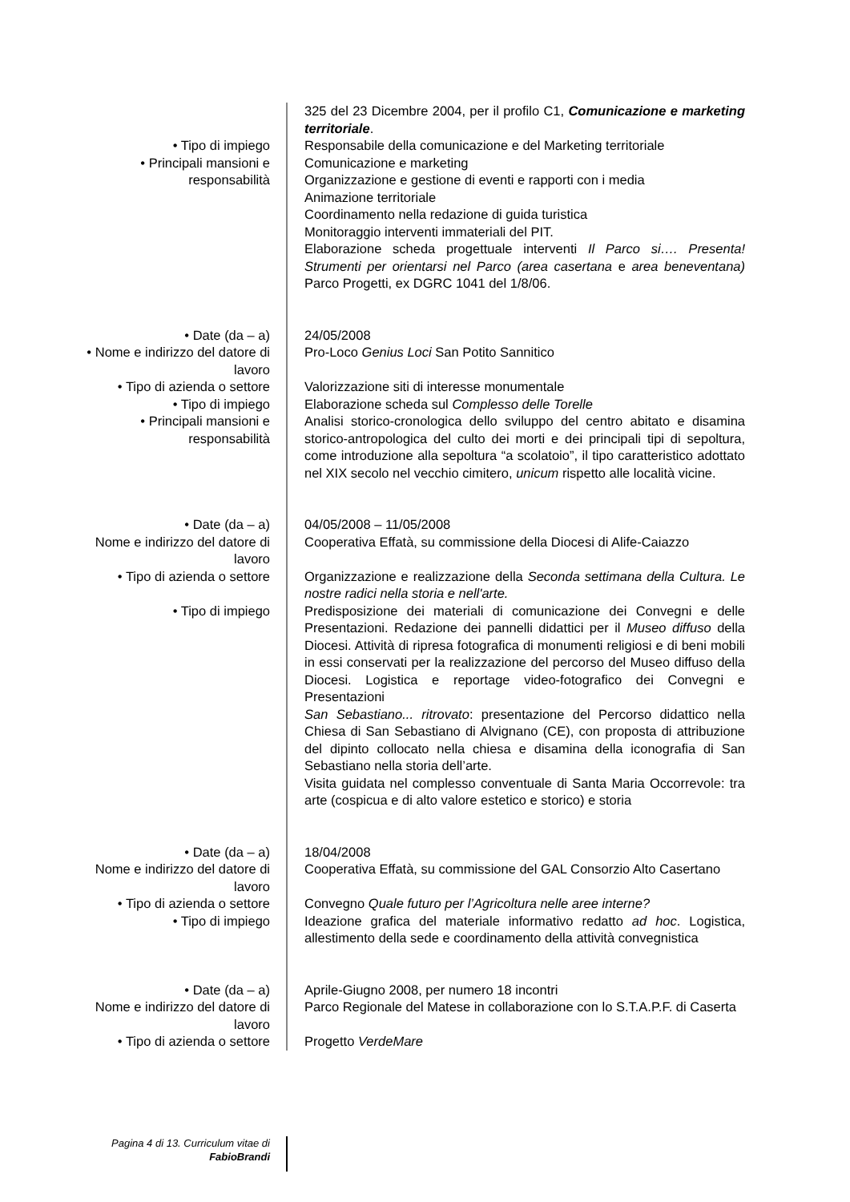| | 325 del 23 Dicembre 2004, per il profilo C1, Comunicazione e marketing territoriale . |
| • Tipo di impiego | Responsabile della comunicazione e del Marketing territoriale |
| • Principali mansioni e responsabilità | Comunicazione e marketing Organizzazione e gestione di eventi e rapporti con i media Animazione territoriale Coordinamento nella redazione di guida turistica Monitoraggio interventi immateriali del PIT. Elaborazione scheda progettuale interventi Il Parco si…. Presenta! Strumenti per orientarsi nel Parco (area casertana e area beneventana) Parco Progetti, ex DGRC 1041 del 1/8/06. |
| • Date (da – a) | 24/05/2008 |
| • Nome e indirizzo del datore di lavoro | Pro-Loco Genius Loci San Potito Sannitico |
| • Tipo di azienda o settore | Valorizzazione siti di interesse monumentale |
| • Tipo di impiego | Elaborazione scheda sul Complesso delle Torelle |
| • Principali mansioni e responsabilità | Analisi storico-cronologica dello sviluppo del centro abitato e disamina storico-antropologica del culto dei morti e dei principali tipi di sepoltura, come introduzione alla sepoltura “a scolatoio”, il tipo caratteristico adottato nel XIX secolo nel vecchio cimitero, unicum rispetto alle località vicine. |
| • Date (da – a) | 04/05/2008 – 11/05/2008 |
| Nome e indirizzo del datore di lavoro | Cooperativa Effatà, su commissione della Diocesi di Alife-Caiazzo |
| • Tipo di azienda o settore | Organizzazione e realizzazione della Seconda settimana della Cultura. Le nostre radici nella storia e nell'arte. |
| • Tipo di impiego | Predisposizione dei materiali di comunicazione dei Convegni e delle Presentazioni. Redazione dei pannelli didattici per il Museo diffuso della Diocesi. Attività di ripresa fotografica di monumenti religiosi e di beni mobili in essi conservati per la realizzazione del percorso del Museo diffuso della Diocesi. Logistica e reportage video-fotografico dei Convegni e Presentazioni San Sebastiano... ritrovato : presentazione del Percorso didattico nella Chiesa di San Sebastiano di Alvignano (CE), con proposta di attribuzione del dipinto collocato nella chiesa e disamina della iconografia di San Sebastiano nella storia dell’arte. Visita guidata nel complesso conventuale di Santa Maria Occorrevole: tra arte (cospicua e di alto valore estetico e storico) e storia |
| • Date (da – a) | 18/04/2008 |
| Nome e indirizzo del datore di lavoro | Cooperativa Effatà, su commissione del GAL Consorzio Alto Casertano |
| • Tipo di azienda o settore | Convegno Quale futuro per l’Agricoltura nelle aree interne? |
| • Tipo di impiego | Ideazione grafica del materiale informativo redatto ad hoc . Logistica, allestimento della sede e coordinamento della attività convegnistica |
| • Date (da – a) | Aprile-Giugno 2008, per numero 18 incontri |
| Nome e indirizzo del datore di lavoro | Parco Regionale del Matese in collaborazione con lo S.T.A.P.F. di Caserta |
| • Tipo di azienda o settore | Progetto VerdeMare |
Pagina 4 di 13. Curriculum vitae di FabioBrandi